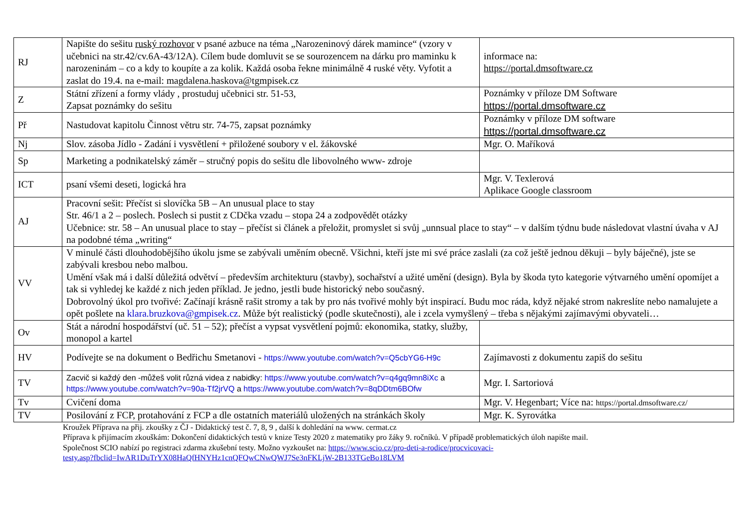| RJ | Napište do sešitu ruský rozhovor v psané azbuce na téma „Narozeninový dárek mamince“ (vzory v učebnici na str.42/cv.6A-43/12A). Cílem bude domluvit se se sourozencem na dárku pro maminku k narozeninám – co a kdy to koupíte a za kolik. Každá osoba řekne minimálně 4 ruské věty. Vyfotit a zaslat do 19.4. na e-mail: magdalena.haskova@tgmpisek.cz | informace na: https://portal.dmsoftware.cz |
| Z | Státní zřízení a formy vlády , prostuduj učebnici str. 51-53, Zapsat poznámky do sešitu | Poznámky v příloze DM Software https://portal.dmsoftware.cz |
| Př | Nastudovat kapitolu Činnost větru str. 74-75, zapsat poznámky | Poznámky v příloze DM software https://portal.dmsoftware.cz |
| Nj | Slov. zásoba Jídlo - Zadání i vysvětlení + přiložené soubory v el. žákovské | Mgr. O. Maříková |
| Sp | Marketing a podnikatelský záměr – stručný popis do sešitu dle libovolného www- zdroje | |
| ICT | psaní všemi deseti, logická hra | Mgr. V. Texlerová Aplikace Google classroom |
| AJ | Pracovní sešit: Přečíst si slovíčka 5B – An unusual place to stay Str. 46/1 a 2 – poslech. Poslech si pustit z CDčka vzadu – stopa 24 a zodpovědět otázky Učebnice: str. 58 – An unusual place to stay – přečíst si článek a přeložit, promyslet si svůj „unnsual place to stay“ – v dalším týdnu bude následovat vlastní úvaha v AJ na podobné téma „writing“ | |
| VV | V minulé části dlouhodobějšího úkolu jsme se zabývali uměním obecně. Všichni, kteří jste mi své práce zaslali (za což ještě jednou děkuji – byly báječné), jste se zabývali kresbou nebo malbou. Umění však má i další důležitá odvětví – především architekturu (stavby), sochařství a užité umění (design). Byla by škoda tyto kategorie výtvarného umění opomíjet a tak si vyhledej ke každé z nich jeden příklad. Je jedno, jestli bude historický nebo současný. Dobrovolný úkol pro tvořivé: Začínají krásně rašit stromy a tak by pro nás tvořivé mohly být inspirací. Budu moc ráda, když nějaké strom nakreslíte nebo namalujete a opět pošlete na klara.bruzkova@gmpisek.cz . Může být realistický (podle skutečnosti), ale i zcela vymyšlený – třeba s nějakými zajímavými obyvateli… | |
| Ov | Stát a národní hospodářství (uč. 51 – 52); přečíst a vypsat vysvětlení pojmů: ekonomika, statky, služby, monopol a kartel | |
| HV | Podívejte se na dokument o Bedřichu Smetanovi - https://www.youtube.com/watch?v=Q5cbYG6-H9c | Zajímavosti z dokumentu zapiš do sešitu |
| TV | Zacvič si každý den -můžeš volit různá videa z nabidky: https://www.youtube.com/watch?v=q4gq9mn8iXc a https://www.youtube.com/watch?v=90a-Tf2jrVQ a https://www.youtube.com/watch?v=8qDDtm6BOfw | Mgr. I. Sartoriová |
| Tv | Cvičení doma | Mgr. V. Hegenbart; Více na: https://portal.dmsoftware.cz/ |
| TV | Posilování z FCP, protahování z FCP a dle ostatních materiálů uložených na stránkách školy | Mgr. K. Syrovátka |
Kroužek Příprava na přij. zkoušky z ČJ - Didaktický test č. 7, 8, 9 , další k dohledání na www. cermat.cz
Příprava k přijímacím zkouškám: Dokončení didaktických testů v knize Testy 2020 z matematiky pro žáky 9. ročníků. V případě problematických úloh napište mail.
Společnost SCIO nabízí po registraci zdarma zkušební testy. Možno vyzkoušet na: https://www.scio.cz/pro-deti-a-rodice/procvicovaci-
testy.asp?fbclid=IwAR1DuTrYX08HaQfHNYHz1cnQFQwCNwQWJ7Se3nFKLjW-2B133TGeBo18LVM